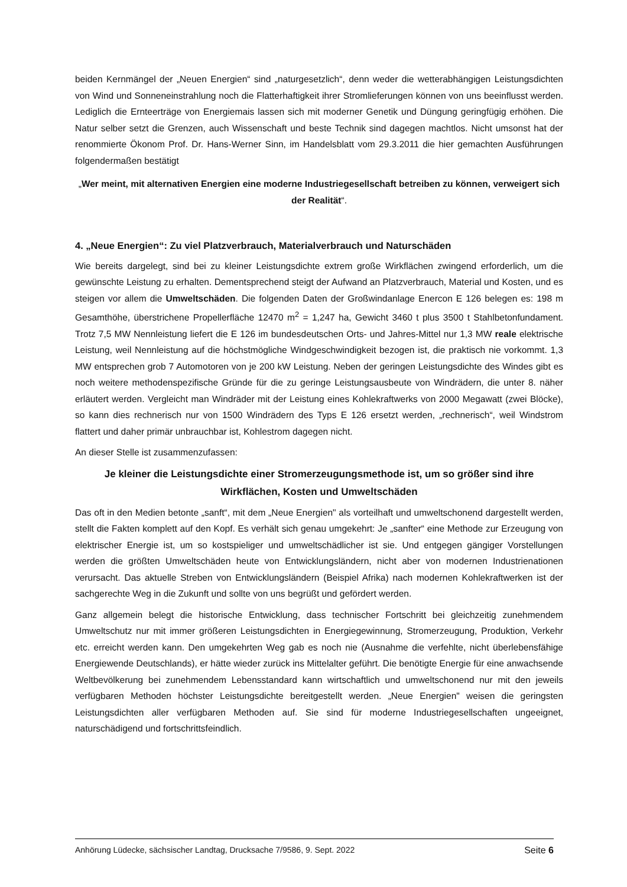beiden Kernmängel der „Neuen Energien“ sind „naturgesetzlich“, denn weder die wetterabhängigen Leistungsdichten von Wind und Sonneneinstrahlung noch die Flatterhaftigkeit ihrer Stromlieferungen können von uns beeinflusst werden. Lediglich die Ernteerträge von Energiemais lassen sich mit moderner Genetik und Düngung geringfügig erhöhen. Die Natur selber setzt die Grenzen, auch Wissenschaft und beste Technik sind dagegen machtlos. Nicht umsonst hat der renommierte Ökonom Prof. Dr. Hans-Werner Sinn, im Handelsblatt vom 29.3.2011 die hier gemachten Ausführungen folgendermaßen bestätigt
„Wer meint, mit alternativen Energien eine moderne Industriegesellschaft betreiben zu können, verweigert sich der Realität“.
4. „Neue Energien“: Zu viel Platzverbrauch, Materialverbrauch und Naturschäden
Wie bereits dargelegt, sind bei zu kleiner Leistungsdichte extrem große Wirkflächen zwingend erforderlich, um die gewünschte Leistung zu erhalten. Dementsprechend steigt der Aufwand an Platzverbrauch, Material und Kosten, und es steigen vor allem die Umweltschäden. Die folgenden Daten der Großwindanlage Enercon E 126 belegen es: 198 m Gesamthöhe, überstrichene Propellerfläche 12470 m<sup>2</sup> = 1,247 ha, Gewicht 3460 t plus 3500 t Stahlbetonfundament. Trotz 7,5 MW Nennleistung liefert die E 126 im bundesdeutschen Orts- und Jahres-Mittel nur 1,3 MW reale elektrische Leistung, weil Nennleistung auf die höchstmögliche Windgeschwindigkeit bezogen ist, die praktisch nie vorkommt. 1,3 MW entsprechen grob 7 Automotoren von je 200 kW Leistung. Neben der geringen Leistungsdichte des Windes gibt es noch weitere methodenspezifische Gründe für die zu geringe Leistungsausbeute von Windrädern, die unter 8. näher erläutert werden. Vergleicht man Windräder mit der Leistung eines Kohlekraftwerks von 2000 Megawatt (zwei Blöcke), so kann dies rechnerisch nur von 1500 Windrädern des Typs E 126 ersetzt werden, „rechnerisch“, weil Windstrom flattert und daher primär unbrauchbar ist, Kohlestrom dagegen nicht.
An dieser Stelle ist zusammenzufassen:
Je kleiner die Leistungsdichte einer Stromerzeugungsmethode ist, um so größer sind ihre Wirkflächen, Kosten und Umweltschäden
Das oft in den Medien betonte „sanft“, mit dem „Neue Energien" als vorteilhaft und umweltschonend dargestellt werden, stellt die Fakten komplett auf den Kopf. Es verhält sich genau umgekehrt: Je „sanfter“ eine Methode zur Erzeugung von elektrischer Energie ist, um so kostspieliger und umweltschädlicher ist sie. Und entgegen gängiger Vorstellungen werden die größten Umweltschäden heute von Entwicklungsländern, nicht aber von modernen Industrienationen verursacht. Das aktuelle Streben von Entwicklungsländern (Beispiel Afrika) nach modernen Kohlekraftwerken ist der sachgerechte Weg in die Zukunft und sollte von uns begrüßt und gefördert werden.
Ganz allgemein belegt die historische Entwicklung, dass technischer Fortschritt bei gleichzeitig zunehmendem Umweltschutz nur mit immer größeren Leistungsdichten in Energiegewinnung, Stromerzeugung, Produktion, Verkehr etc. erreicht werden kann. Den umgekehrten Weg gab es noch nie (Ausnahme die verfehlte, nicht überlebensfähige Energiewende Deutschlands), er hätte wieder zurück ins Mittelalter geführt. Die benötigte Energie für eine anwachsende Weltbevölkerung bei zunehmendem Lebensstandard kann wirtschaftlich und umweltschonend nur mit den jeweils verfügbaren Methoden höchster Leistungsdichte bereitgestellt werden. „Neue Energien" weisen die geringsten Leistungsdichten aller verfügbaren Methoden auf. Sie sind für moderne Industriegesellschaften ungeeignet, naturschädigend und fortschrittsfeindlich.
Anhörung Lüdecke, sächsischer Landtag, Drucksache 7/9586, 9. Sept. 2022 Seite 6